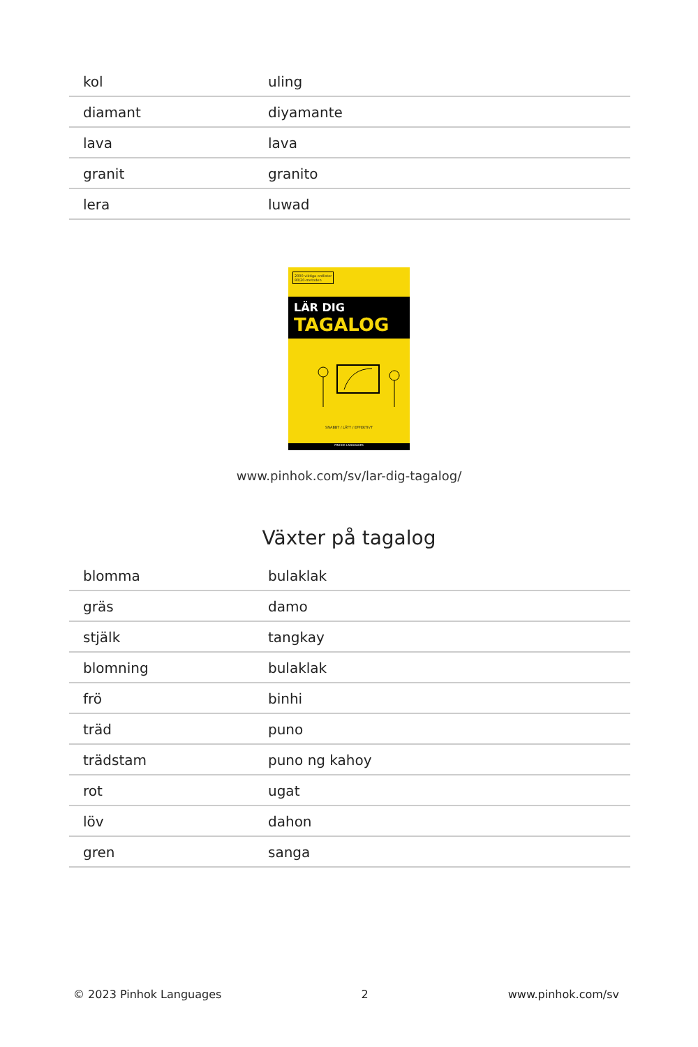| kol | uling |
| diamant | diyamante |
| lava | lava |
| granit | granito |
| lera | luwad |
2000 viktiga ordlistor
80/20-metoden
LÄR DIG
TAGALOG
SNABBT / LÄTT / EFFEKTIVT
PINHOK LANGUAGES
www.pinhok.com/sv/lar-dig-tagalog/
Växter på tagalog
| blomma | bulaklak |
| gräs | damo |
| stjälk | tangkay |
| blomning | bulaklak |
| frö | binhi |
| träd | puno |
| trädstam | puno ng kahoy |
| rot | ugat |
| löv | dahon |
| gren | sanga |
© 2023 Pinhok Languages 2 www.pinhok.com/sv